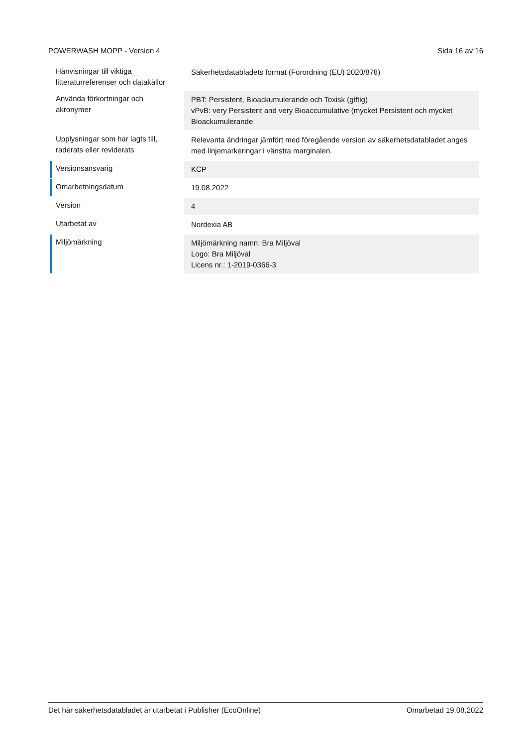POWERWASH MOPP - Version 4 Sida 16 av 16
| Hänvisningar till viktiga litteraturreferenser och datakällor | Säkerhetsdatabladets format (Förordning (EU) 2020/878) |
| Använda förkortningar och akronymer | PBT: Persistent, Bioackumulerande och Toxisk (giftig) vPvB: very Persistent and very Bioaccumulative (mycket Persistent och mycket Bioackumulerande |
| Upplysningar som har lagts till, raderats eller reviderats | Relevanta ändringar jämfört med föregående version av säkerhetsdatabladet anges med linjemarkeringar i vänstra marginalen. |
| Versionsansvarig | KCP |
| Omarbetningsdatum | 19.08.2022 |
| Version | 4 |
| Utarbetat av | Nordexia AB |
| Miljömärkning | Miljömärkning namn: Bra Miljöval Logo: Bra Miljöval Licens nr.: 1-2019-0366-3 |
Det här säkerhetsdatabladet är utarbetat i Publisher (EcoOnline) Omarbetad 19.08.2022